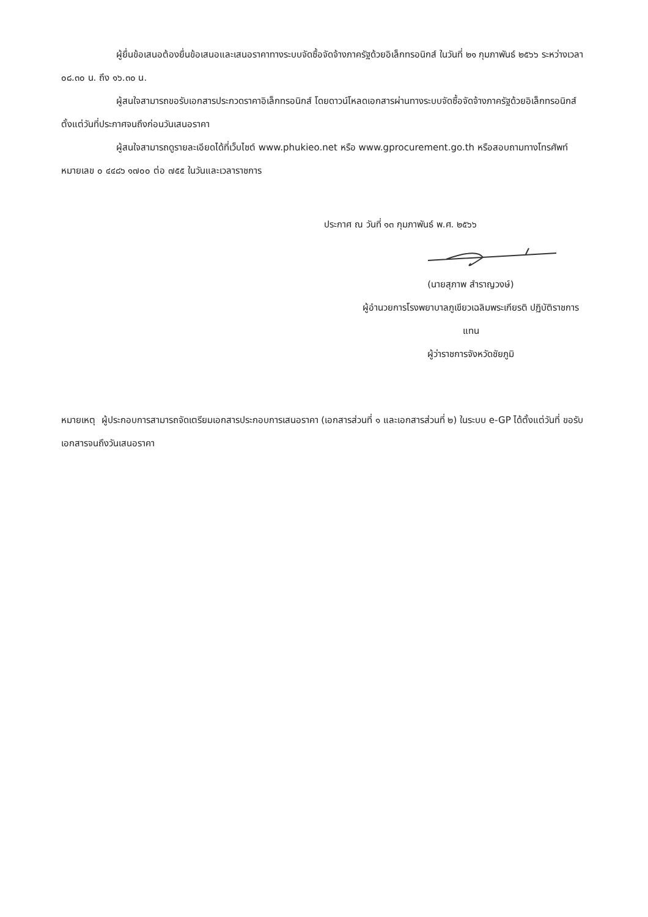ผู้ยื่นข้อเสนอต้องยื่นข้อเสนอและเสนอราคาทางระบบจัดซื้อจัดจ้างภาครัฐด้วยอิเล็กทรอนิกส์ ในวันที่ ๒๑ กุมภาพันธ์ ๒๕๖๖ ระหว่างเวลา ๐๘.๓๐ น. ถึง ๑๖.๓๐ น.
ผู้สนใจสามารถขอรับเอกสารประกวดราคาอิเล็กทรอนิกส์ โดยดาวน์โหลดเอกสารผ่านทางระบบจัดซื้อจัดจ้างภาครัฐด้วยอิเล็กทรอนิกส์ตั้งแต่วันที่ประกาศจนถึงก่อนวันเสนอราคา
ผู้สนใจสามารถดูรายละเอียดได้ที่เว็บไซต์ www.phukieo.net หรือ www.gprocurement.go.th หรือสอบถามทางโทรศัพท์หมายเลข ๐ ๔๔๘๖ ๑๗๐๐ ต่อ ๗๕๕ ในวันและเวลาราชการ
ประกาศ ณ วันที่ ๑๓ กุมภาพันธ์ พ.ศ. ๒๕๖๖
(นายสุภาพ สำราญวงษ์)
ผู้อำนวยการโรงพยาบาลภูเขียวเฉลิมพระเกียรติ ปฏิบัติราชการ
แทน
ผู้ว่าราชการจังหวัดชัยภูมิ
หมายเหตุ ผู้ประกอบการสามารถจัดเตรียมเอกสารประกอบการเสนอราคา (เอกสารส่วนที่ ๑ และเอกสารส่วนที่ ๒) ในระบบ e-GP ได้ตั้งแต่วันที่ ขอรับเอกสารจนถึงวันเสนอราคา